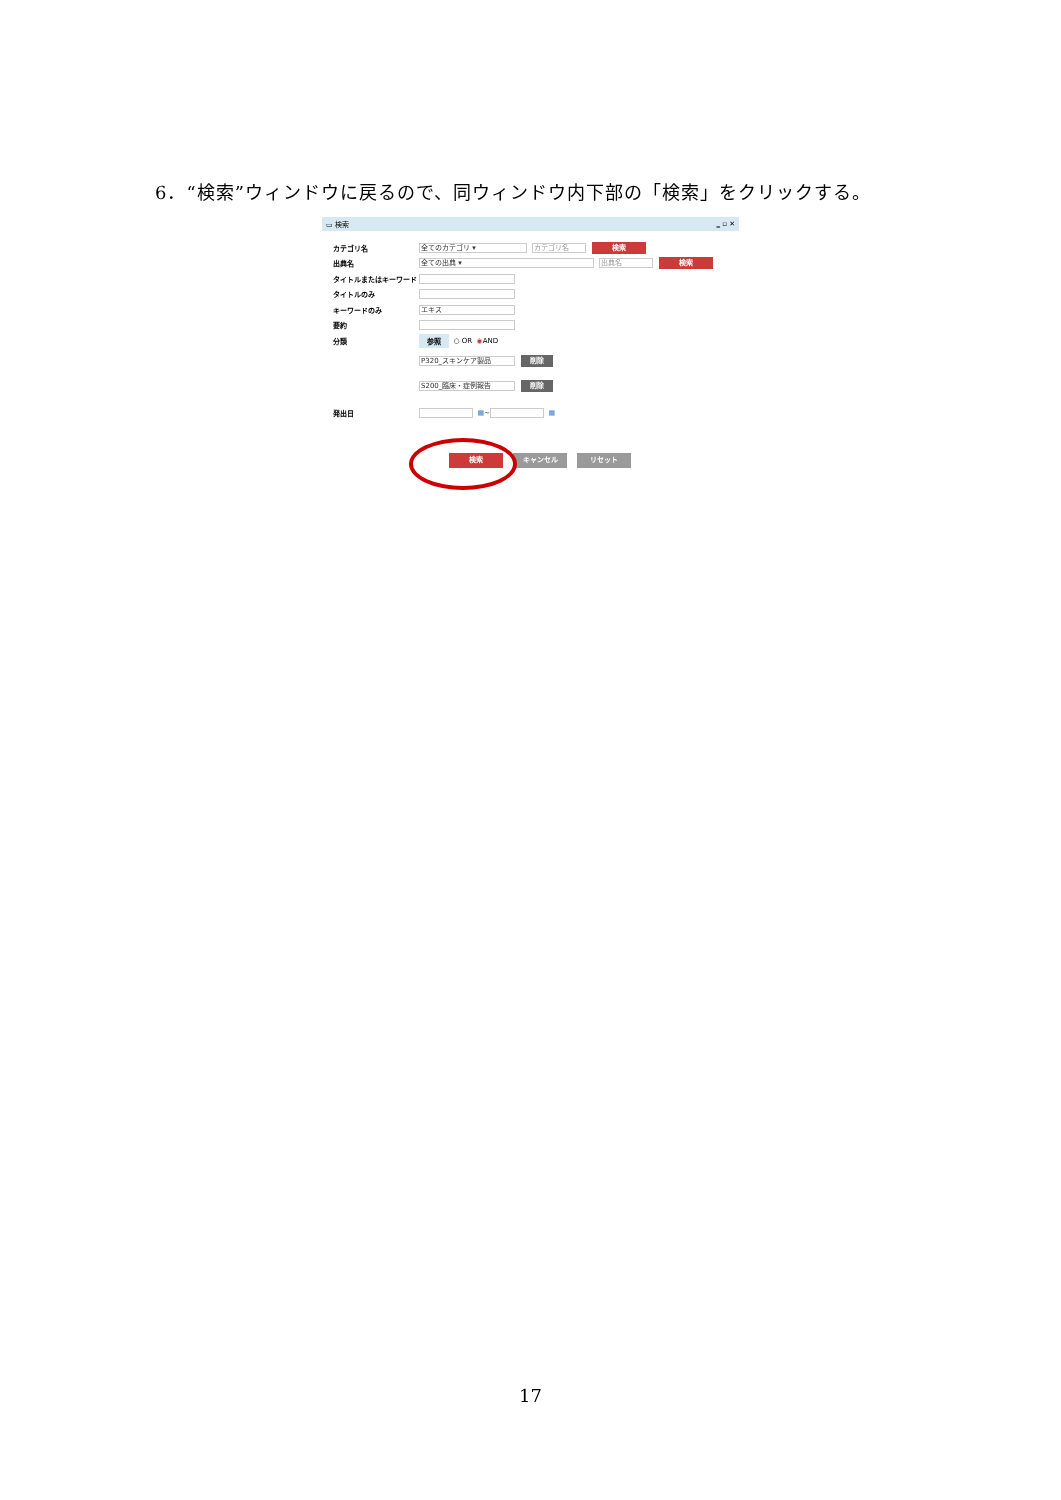6．“検索”ウィンドウに戻るので、同ウィンドウ内下部の「検索」をクリックする。
▭ 検索 ‗ ▫ ✕
カテゴリ名
全てのカテゴリ ▾ カテゴリ名
検索
出典名
全ての出典 ▾ 出典名
検索
タイトルまたはキーワード
タイトルのみ
キーワードのみ
エキス
要約
分類 参照 ○ OR ◉ AND
P320_スキンケア製品
削除
S200_臨床・症例報告
削除
発出日 ▦ ~
▦
検索 キャンセル リセット
17